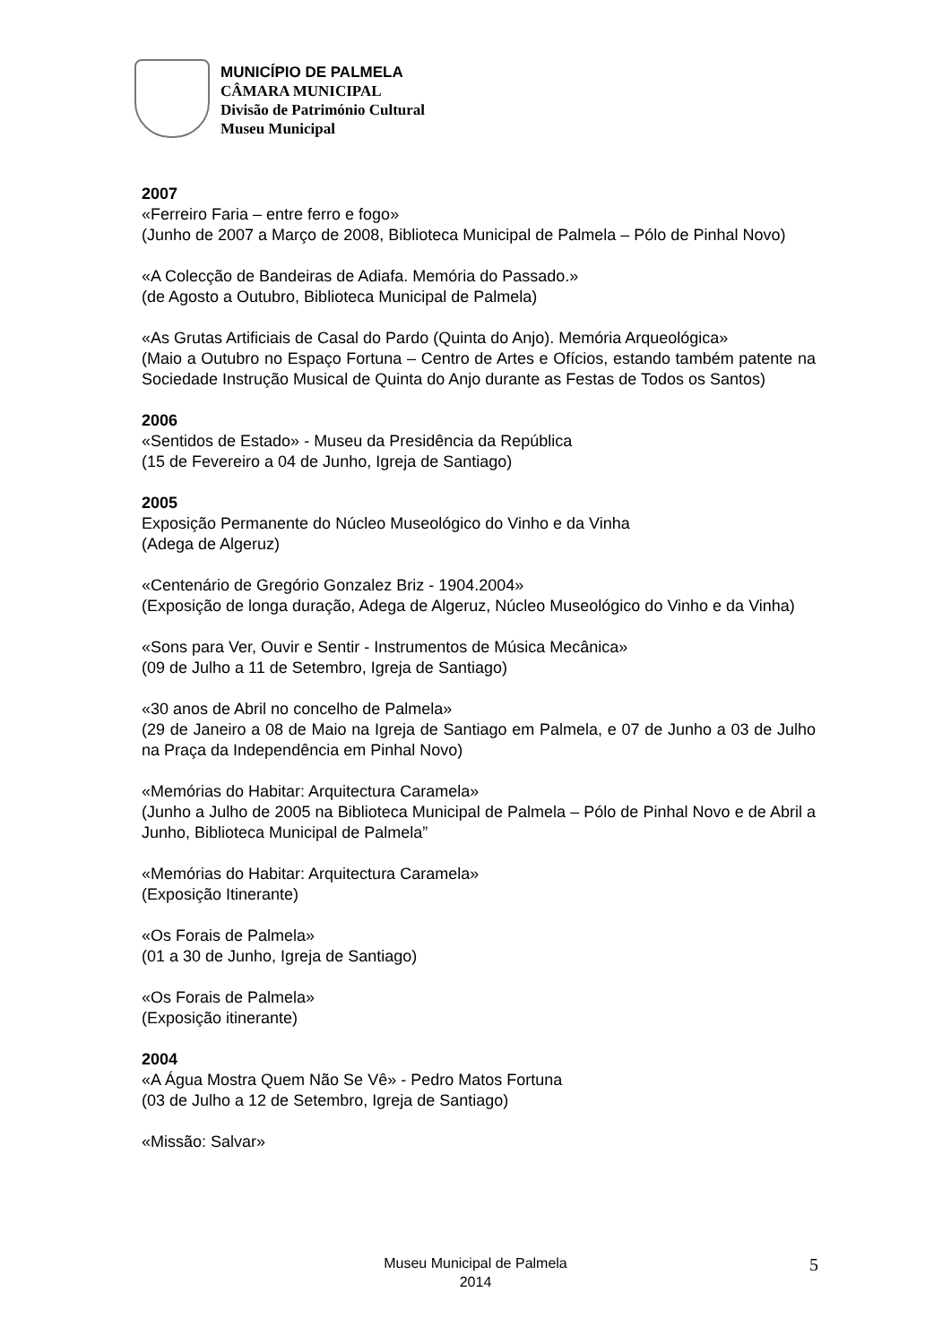MUNICÍPIO DE PALMELA
CÂMARA MUNICIPAL
Divisão de Património Cultural
Museu Municipal
2007
«Ferreiro Faria – entre ferro e fogo»
(Junho de 2007 a Março de 2008, Biblioteca Municipal de Palmela – Pólo de Pinhal Novo)
«A Colecção de Bandeiras de Adiafa. Memória do Passado.»
(de Agosto a Outubro, Biblioteca Municipal de Palmela)
«As Grutas Artificiais de Casal do Pardo (Quinta do Anjo). Memória Arqueológica»
(Maio a Outubro no Espaço Fortuna – Centro de Artes e Ofícios, estando também patente na Sociedade Instrução Musical de Quinta do Anjo durante as Festas de Todos os Santos)
2006
«Sentidos de Estado» - Museu da Presidência da República
(15 de Fevereiro a 04 de Junho, Igreja de Santiago)
2005
Exposição Permanente do Núcleo Museológico do Vinho e da Vinha
(Adega de Algeruz)
«Centenário de Gregório Gonzalez Briz - 1904.2004»
(Exposição de longa duração, Adega de Algeruz, Núcleo Museológico do Vinho e da Vinha)
«Sons para Ver, Ouvir e Sentir - Instrumentos de Música Mecânica»
(09 de Julho a 11 de Setembro, Igreja de Santiago)
«30 anos de Abril no concelho de Palmela»
(29 de Janeiro a 08 de Maio na Igreja de Santiago em Palmela, e 07 de Junho a 03 de Julho na Praça da Independência em Pinhal Novo)
«Memórias do Habitar: Arquitectura Caramela»
(Junho a Julho de 2005 na Biblioteca Municipal de Palmela – Pólo de Pinhal Novo e de Abril a Junho, Biblioteca Municipal de Palmela”
«Memórias do Habitar: Arquitectura Caramela»
(Exposição Itinerante)
«Os Forais de Palmela»
(01 a 30 de Junho, Igreja de Santiago)
«Os Forais de Palmela»
(Exposição itinerante)
2004
«A Água Mostra Quem Não Se Vê» - Pedro Matos Fortuna
(03 de Julho a 12 de Setembro, Igreja de Santiago)
«Missão: Salvar»
Museu Municipal de Palmela
2014
5